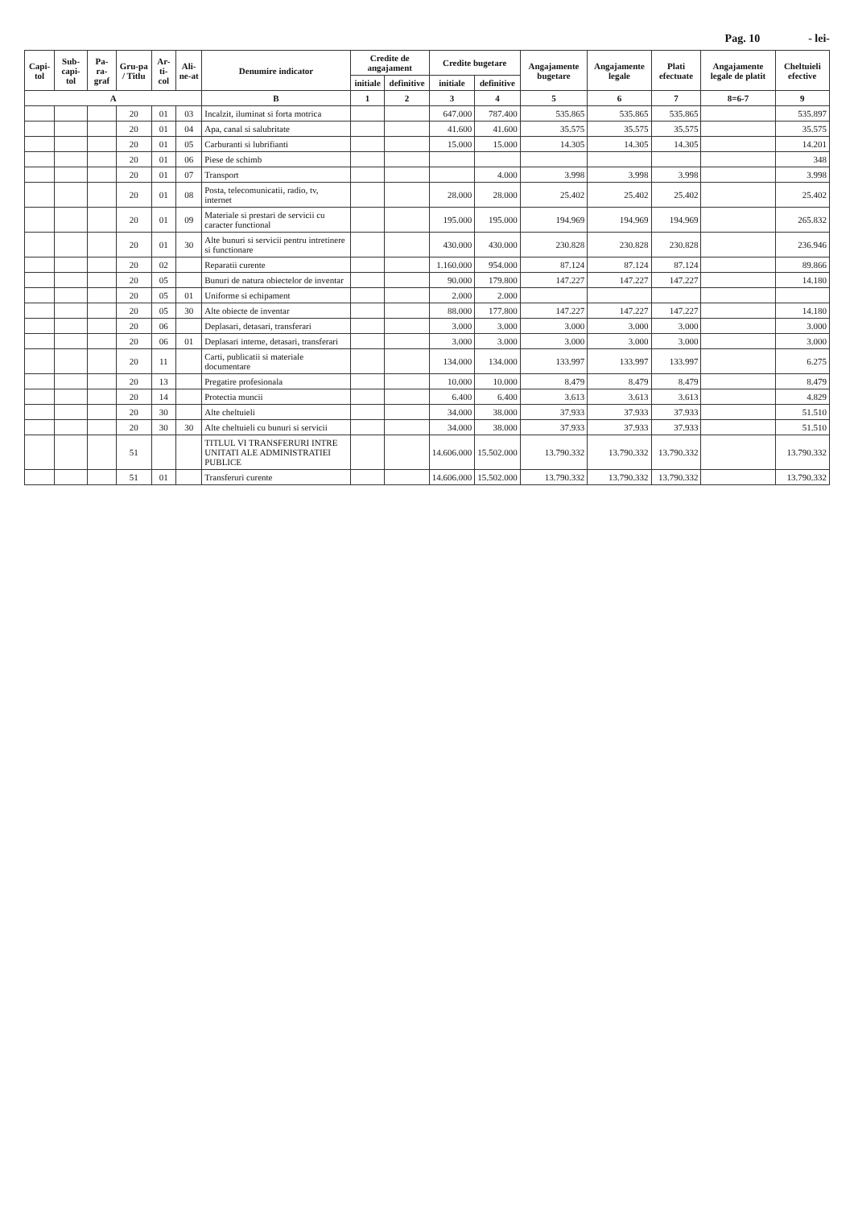Pag. 10 - lei-
| Capi-tol | Sub-capi-tol | Pa-ra-graf | Gru-pa / Titlu | Ar-ti-col | Ali-ne-at | Denumire indicator | Credite de angajament | | Credite bugetare | | Angajamente bugetare | Angajamente legale | Plati efectuate | Angajamente legale de platit | Cheltuieli efective |
| --- | --- | --- | --- | --- | --- | --- | --- | --- | --- | --- | --- | --- | --- | --- | --- |
| | | | | | | | initiale | definitive | initiale | definitive | | | | | |
| A | | | | | | B | 1 | 2 | 3 | 4 | 5 | 6 | 7 | 8=6-7 | 9 |
| | | | 20 | 01 | 03 | Incalzit, iluminat si forta motrica | | | 647.000 | 787.400 | 535.865 | 535.865 | 535.865 | | 535.897 |
| | | | 20 | 01 | 04 | Apa, canal si salubritate | | | 41.600 | 41.600 | 35.575 | 35.575 | 35.575 | | 35.575 |
| | | | 20 | 01 | 05 | Carburanti si lubrifianti | | | 15.000 | 15.000 | 14.305 | 14.305 | 14.305 | | 14.201 |
| | | | 20 | 01 | 06 | Piese de schimb | | | | | | | | | 348 |
| | | | 20 | 01 | 07 | Transport | | | | 4.000 | 3.998 | 3.998 | 3.998 | | 3.998 |
| | | | 20 | 01 | 08 | Posta, telecomunicatii, radio, tv, internet | | | 28.000 | 28.000 | 25.402 | 25.402 | 25.402 | | 25.402 |
| | | | 20 | 01 | 09 | Materiale si prestari de servicii cu caracter functional | | | 195.000 | 195.000 | 194.969 | 194.969 | 194.969 | | 265.832 |
| | | | 20 | 01 | 30 | Alte bunuri si servicii pentru intretinere si functionare | | | 430.000 | 430.000 | 230.828 | 230.828 | 230.828 | | 236.946 |
| | | | 20 | 02 | | Reparatii curente | | | 1.160.000 | 954.000 | 87.124 | 87.124 | 87.124 | | 89.866 |
| | | | 20 | 05 | | Bunuri de natura obiectelor de inventar | | | 90.000 | 179.800 | 147.227 | 147.227 | 147.227 | | 14.180 |
| | | | 20 | 05 | 01 | Uniforme si echipament | | | 2.000 | 2.000 | | | | | |
| | | | 20 | 05 | 30 | Alte obiecte de inventar | | | 88.000 | 177.800 | 147.227 | 147.227 | 147.227 | | 14.180 |
| | | | 20 | 06 | | Deplasari, detasari, transferari | | | 3.000 | 3.000 | 3.000 | 3.000 | 3.000 | | 3.000 |
| | | | 20 | 06 | 01 | Deplasari interne, detasari, transferari | | | 3.000 | 3.000 | 3.000 | 3.000 | 3.000 | | 3.000 |
| | | | 20 | 11 | | Carti, publicatii si materiale documentare | | | 134.000 | 134.000 | 133.997 | 133.997 | 133.997 | | 6.275 |
| | | | 20 | 13 | | Pregatire profesionala | | | 10.000 | 10.000 | 8.479 | 8.479 | 8.479 | | 8.479 |
| | | | 20 | 14 | | Protectia muncii | | | 6.400 | 6.400 | 3.613 | 3.613 | 3.613 | | 4.829 |
| | | | 20 | 30 | | Alte cheltuieli | | | 34.000 | 38.000 | 37.933 | 37.933 | 37.933 | | 51.510 |
| | | | 20 | 30 | 30 | Alte cheltuieli cu bunuri si servicii | | | 34.000 | 38.000 | 37.933 | 37.933 | 37.933 | | 51.510 |
| | | | 51 | | | TITLUL VI TRANSFERURI INTRE UNITATI ALE ADMINISTRATIEI PUBLICE | | | 14.606.000 | 15.502.000 | 13.790.332 | 13.790.332 | 13.790.332 | | 13.790.332 |
| | | | 51 | 01 | | Transferuri curente | | | 14.606.000 | 15.502.000 | 13.790.332 | 13.790.332 | 13.790.332 | | 13.790.332 |